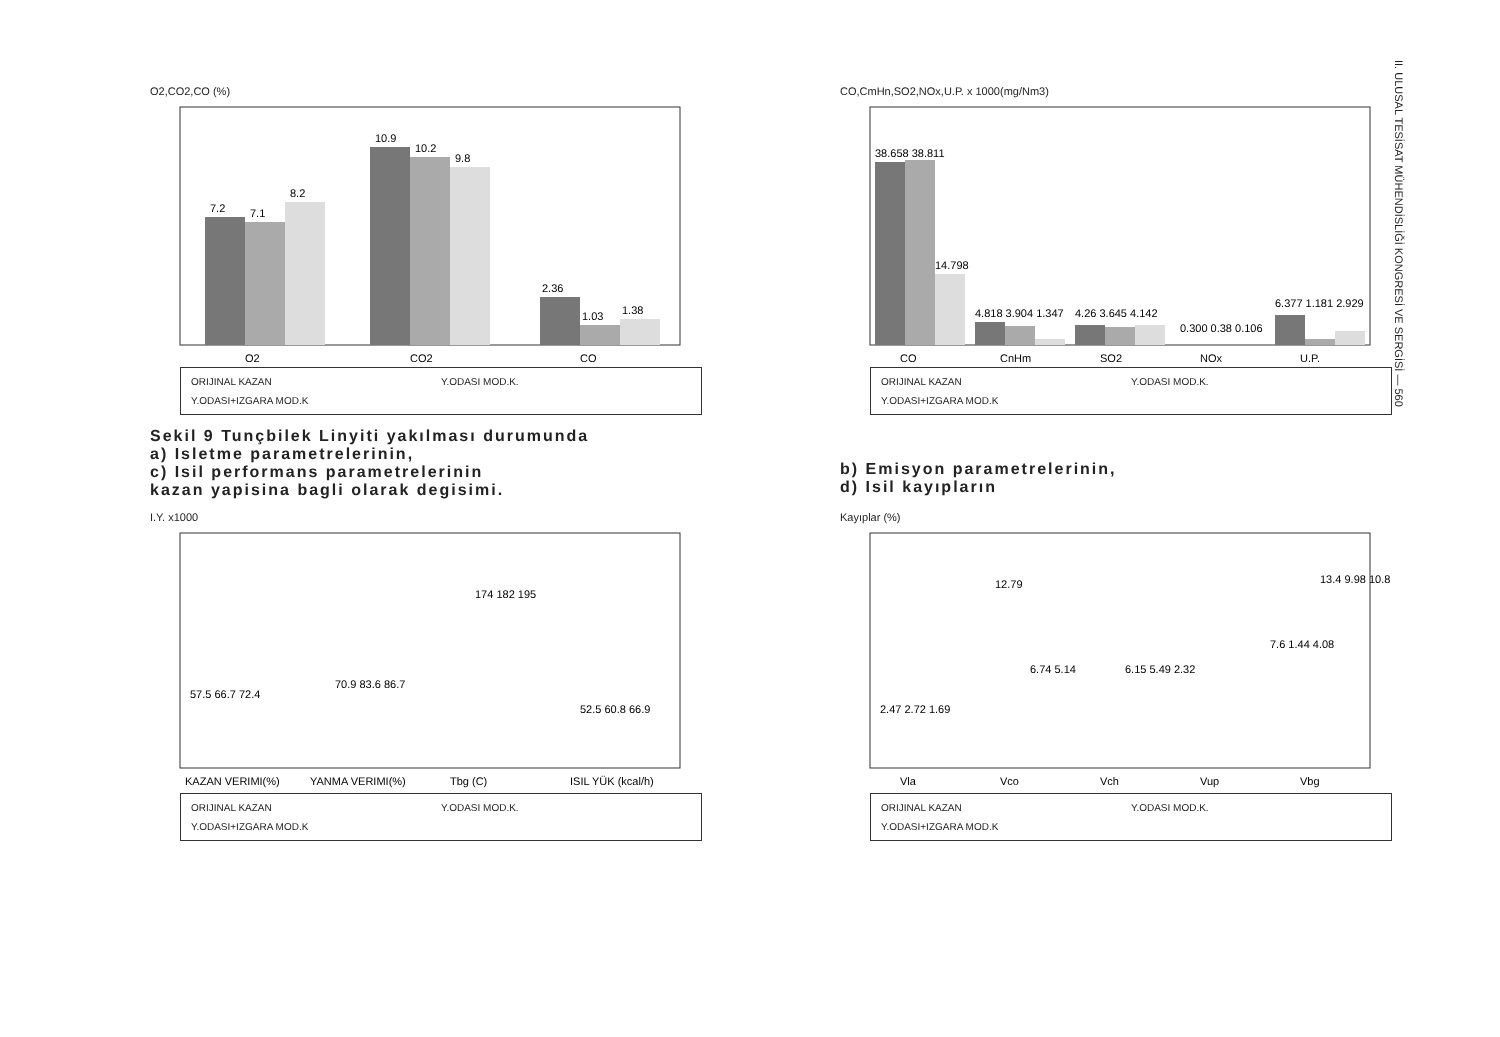O2,CO2,CO (%)
7.2
7.1
8.2
10.9
10.2
9.8
2.36
1.03
1.38
O2
CO2
CO
ORIJINAL KAZAN Y.ODASI MOD.K. Y.ODASI+IZGARA MOD.K
CO,CmHn,SO2,NOx,U.P. x 1000(mg/Nm3)
38.658 38.811
14.798
4.818 3.904 1.347
4.26 3.645 4.142
0.300 0.38 0.106
6.377 1.181 2.929
CO
CnHm
SO2
NOx
U.P.
ORIJINAL KAZAN Y.ODASI MOD.K. Y.ODASI+IZGARA MOD.K
Sekil 9 Tunçbilek Linyiti yakılması durumunda
a) Isletme parametrelerinin,
c) Isil performans parametrelerinin
kazan yapisina bagli olarak degisimi.
b) Emisyon parametrelerinin,
d) Isil kayıpların
I.Y. x1000
57.5 66.7 72.4
70.9 83.6 86.7
174 182 195
52.5 60.8 66.9
KAZAN VERIMI(%)
YANMA VERIMI(%)
Tbg (C)
ISIL YÜK (kcal/h)
ORIJINAL KAZAN Y.ODASI MOD.K. Y.ODASI+IZGARA MOD.K
Kayıplar (%)
2.47 2.72 1.69
12.79
6.74 5.14
6.15 5.49 2.32
7.6 1.44 4.08
13.4 9.98 10.8
Vla
Vco
Vch
Vup
Vbg
ORIJINAL KAZAN Y.ODASI MOD.K. Y.ODASI+IZGARA MOD.K
II. ULUSAL TESİSAT MÜHENDİSLİĞİ KONGRESİ VE SERGİSİ — 560